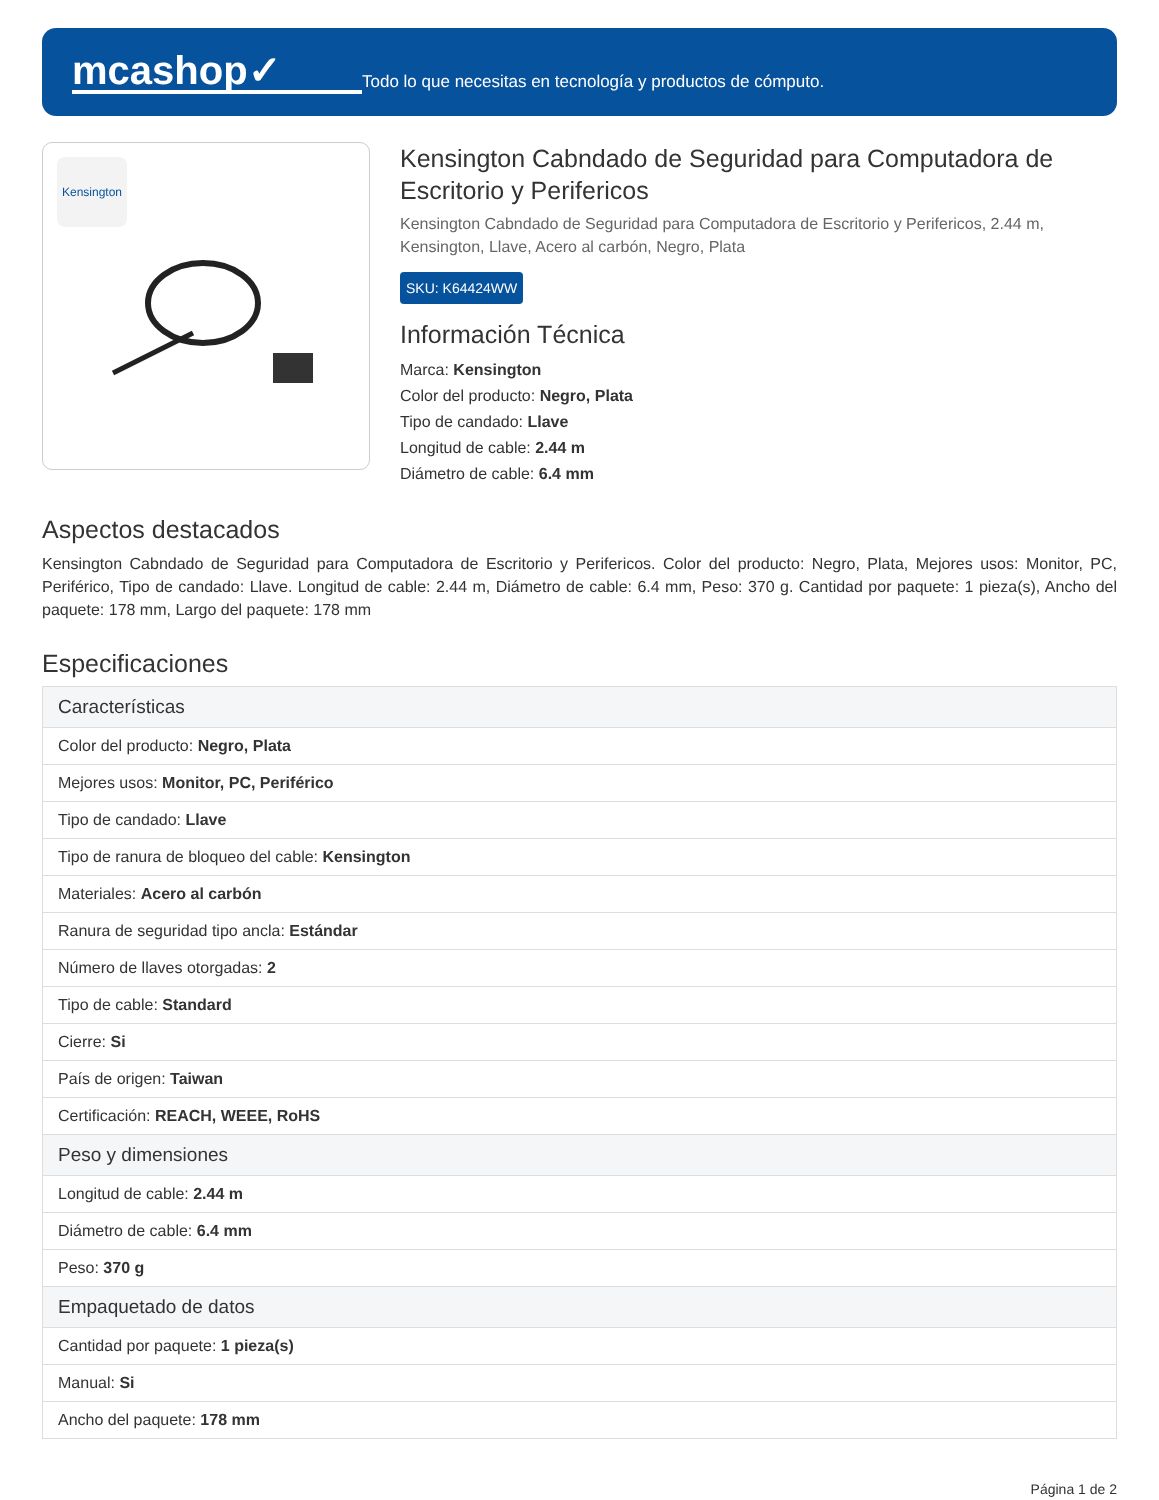mcashop✓
Todo lo que necesitas en tecnología y productos de cómputo.
Kensington
Kensington Cabndado de Seguridad para Computadora de Escritorio y Perifericos
Kensington Cabndado de Seguridad para Computadora de Escritorio y Perifericos, 2.44 m, Kensington, Llave, Acero al carbón, Negro, Plata
SKU: K64424WW
Información Técnica
Marca: Kensington
Color del producto: Negro, Plata
Tipo de candado: Llave
Longitud de cable: 2.44 m
Diámetro de cable: 6.4 mm
Aspectos destacados
Kensington Cabndado de Seguridad para Computadora de Escritorio y Perifericos. Color del producto: Negro, Plata, Mejores usos: Monitor, PC, Periférico, Tipo de candado: Llave. Longitud de cable: 2.44 m, Diámetro de cable: 6.4 mm, Peso: 370 g. Cantidad por paquete: 1 pieza(s), Ancho del paquete: 178 mm, Largo del paquete: 178 mm
Especificaciones
| Características |
| --- |
| Color del producto: Negro, Plata |
| Mejores usos: Monitor, PC, Periférico |
| Tipo de candado: Llave |
| Tipo de ranura de bloqueo del cable: Kensington |
| Materiales: Acero al carbón |
| Ranura de seguridad tipo ancla: Estándar |
| Número de llaves otorgadas: 2 |
| Tipo de cable: Standard |
| Cierre: Si |
| País de origen: Taiwan |
| Certificación: REACH, WEEE, RoHS |
| Peso y dimensiones |
| Longitud de cable: 2.44 m |
| Diámetro de cable: 6.4 mm |
| Peso: 370 g |
| Empaquetado de datos |
| Cantidad por paquete: 1 pieza(s) |
| Manual: Si |
| Ancho del paquete: 178 mm |
Página 1 de 2